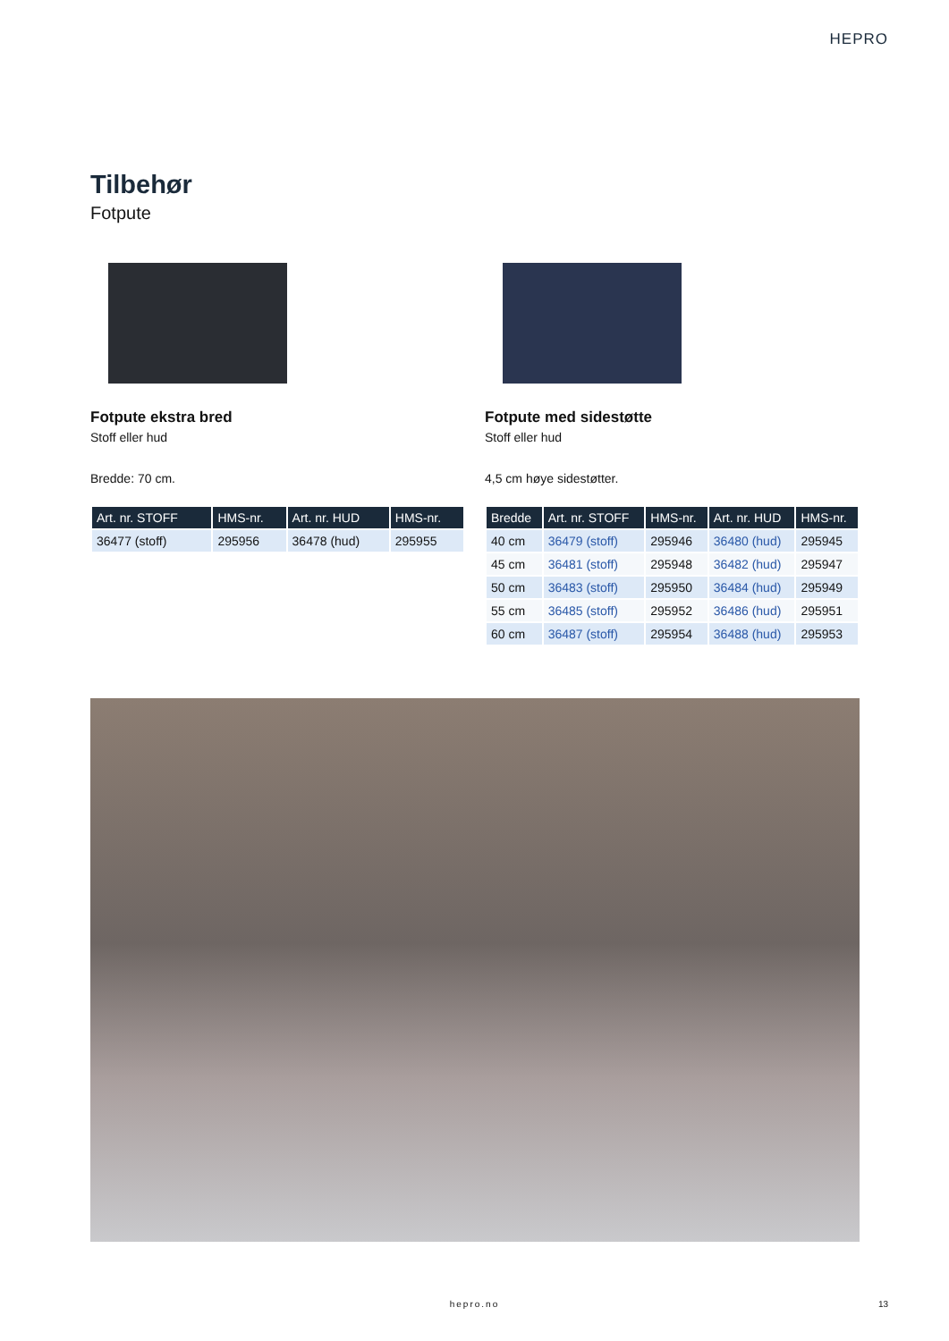HEPRO
Tilbehør
Fotpute
Fotpute ekstra bred
Stoff eller hud
Bredde: 70 cm.
| Art. nr. STOFF | HMS-nr. | Art. nr. HUD | HMS-nr. |
| --- | --- | --- | --- |
| 36477 (stoff) | 295956 | 36478 (hud) | 295955 |
Fotpute med sidestøtte
Stoff eller hud
4,5 cm høye sidestøtter.
| Bredde | Art. nr. STOFF | HMS-nr. | Art. nr. HUD | HMS-nr. |
| --- | --- | --- | --- | --- |
| 40 cm | 36479 (stoff) | 295946 | 36480 (hud) | 295945 |
| 45 cm | 36481 (stoff) | 295948 | 36482 (hud) | 295947 |
| 50 cm | 36483 (stoff) | 295950 | 36484 (hud) | 295949 |
| 55 cm | 36485 (stoff) | 295952 | 36486 (hud) | 295951 |
| 60 cm | 36487 (stoff) | 295954 | 36488 (hud) | 295953 |
hepro.no 13